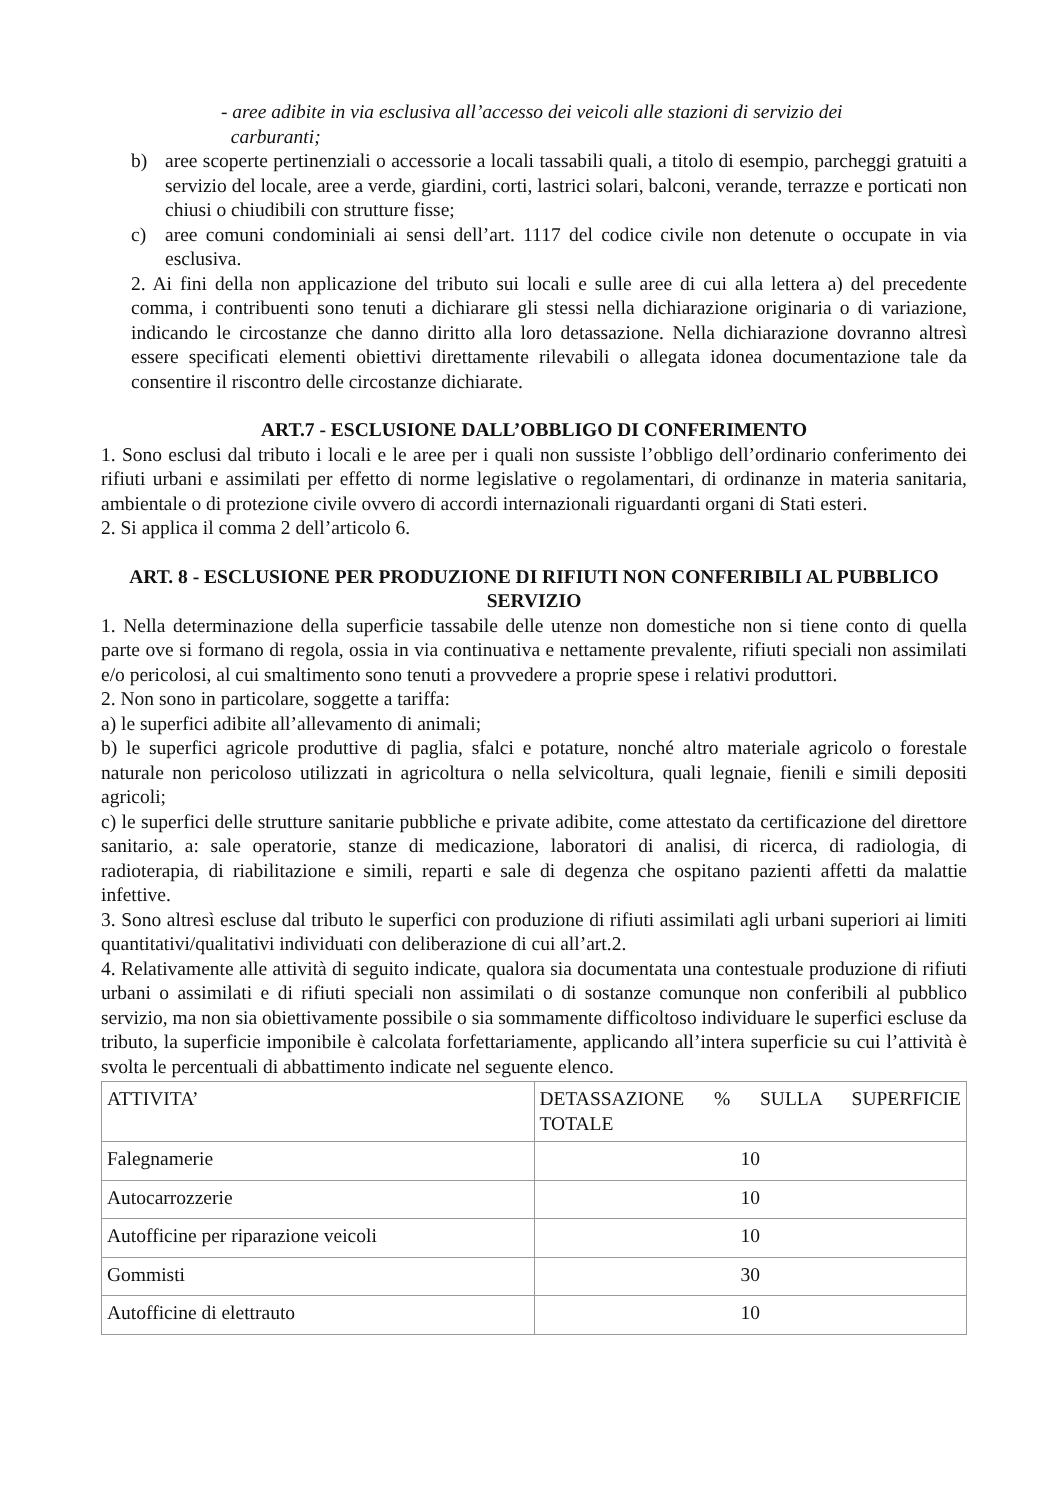- aree adibite in via esclusiva all’accesso dei veicoli alle stazioni di servizio dei
carburanti;
b) aree scoperte pertinenziali o accessorie a locali tassabili quali, a titolo di esempio, parcheggi gratuiti a servizio del locale, aree a verde, giardini, corti, lastrici solari, balconi, verande, terrazze e porticati non chiusi o chiudibili con strutture fisse;
c) aree comuni condominiali ai sensi dell’art. 1117 del codice civile non detenute o occupate in via esclusiva.
2. Ai fini della non applicazione del tributo sui locali e sulle aree di cui alla lettera a) del precedente comma, i contribuenti sono tenuti a dichiarare gli stessi nella dichiarazione originaria o di variazione, indicando le circostanze che danno diritto alla loro detassazione. Nella dichiarazione dovranno altresì essere specificati elementi obiettivi direttamente rilevabili o allegata idonea documentazione tale da consentire il riscontro delle circostanze dichiarate.
ART.7 - ESCLUSIONE DALL’OBBLIGO DI CONFERIMENTO
1. Sono esclusi dal tributo i locali e le aree per i quali non sussiste l’obbligo dell’ordinario conferimento dei rifiuti urbani e assimilati per effetto di norme legislative o regolamentari, di ordinanze in materia sanitaria, ambientale o di protezione civile ovvero di accordi internazionali riguardanti organi di Stati esteri.
2. Si applica il comma 2 dell’articolo 6.
ART. 8 - ESCLUSIONE PER PRODUZIONE DI RIFIUTI NON CONFERIBILI AL PUBBLICO SERVIZIO
1. Nella determinazione della superficie tassabile delle utenze non domestiche non si tiene conto di quella parte ove si formano di regola, ossia in via continuativa e nettamente prevalente, rifiuti speciali non assimilati e/o pericolosi, al cui smaltimento sono tenuti a provvedere a proprie spese i relativi produttori.
2. Non sono in particolare, soggette a tariffa:
a) le superfici adibite all’allevamento di animali;
b) le superfici agricole produttive di paglia, sfalci e potature, nonché altro materiale agricolo o forestale naturale non pericoloso utilizzati in agricoltura o nella selvicoltura, quali legnaie, fienili e simili depositi agricoli;
c) le superfici delle strutture sanitarie pubbliche e private adibite, come attestato da certificazione del direttore sanitario, a: sale operatorie, stanze di medicazione, laboratori di analisi, di ricerca, di radiologia, di radioterapia, di riabilitazione e simili, reparti e sale di degenza che ospitano pazienti affetti da malattie infettive.
3. Sono altresì escluse dal tributo le superfici con produzione di rifiuti assimilati agli urbani superiori ai limiti quantitativi/qualitativi individuati con deliberazione di cui all’art.2.
4. Relativamente alle attività di seguito indicate, qualora sia documentata una contestuale produzione di rifiuti urbani o assimilati e di rifiuti speciali non assimilati o di sostanze comunque non conferibili al pubblico servizio, ma non sia obiettivamente possibile o sia sommamente difficoltoso individuare le superfici escluse da tributo, la superficie imponibile è calcolata forfettariamente, applicando all’intera superficie su cui l’attività è svolta le percentuali di abbattimento indicate nel seguente elenco.
| ATTIVITA’ | DETASSAZIONE % SULLA SUPERFICIE TOTALE |
| --- | --- |
| Falegnamerie | 10 |
| Autocarrozzerie | 10 |
| Autofficine per riparazione veicoli | 10 |
| Gommisti | 30 |
| Autofficine di elettrauto | 10 |